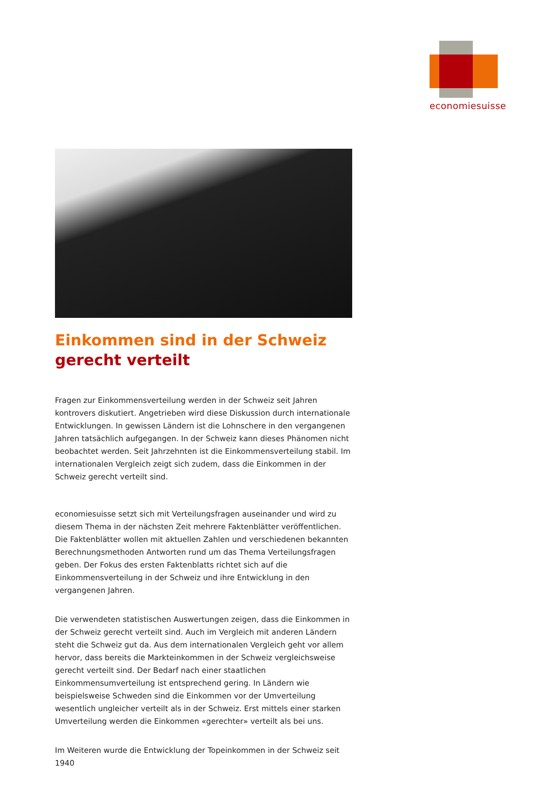economiesuisse
Einkommen sind in der Schweiz gerecht verteilt
Fragen zur Einkommensverteilung werden in der Schweiz seit Jahren kontrovers diskutiert. Angetrieben wird diese Diskussion durch internationale Entwicklungen. In gewissen Ländern ist die Lohnschere in den vergangenen Jahren tatsächlich aufgegangen. In der Schweiz kann dieses Phänomen nicht beobachtet werden. Seit Jahrzehnten ist die Einkommensverteilung stabil. Im internationalen Vergleich zeigt sich zudem, dass die Einkommen in der Schweiz gerecht verteilt sind.
economiesuisse setzt sich mit Verteilungsfragen auseinander und wird zu diesem Thema in der nächsten Zeit mehrere Faktenblätter veröffentlichen. Die Faktenblätter wollen mit aktuellen Zahlen und verschiedenen bekannten Berechnungsmethoden Antworten rund um das Thema Verteilungsfragen geben. Der Fokus des ersten Faktenblatts richtet sich auf die Einkommensverteilung in der Schweiz und ihre Entwicklung in den vergangenen Jahren.
Die verwendeten statistischen Auswertungen zeigen, dass die Einkommen in der Schweiz gerecht verteilt sind. Auch im Vergleich mit anderen Ländern steht die Schweiz gut da. Aus dem internationalen Vergleich geht vor allem hervor, dass bereits die Markteinkommen in der Schweiz vergleichsweise gerecht verteilt sind. Der Bedarf nach einer staatlichen Einkommensumverteilung ist entsprechend gering. In Ländern wie beispielsweise Schweden sind die Einkommen vor der Umverteilung wesentlich ungleicher verteilt als in der Schweiz. Erst mittels einer starken Umverteilung werden die Einkommen «gerechter» verteilt als bei uns.
Im Weiteren wurde die Entwicklung der Topeinkommen in der Schweiz seit 1940